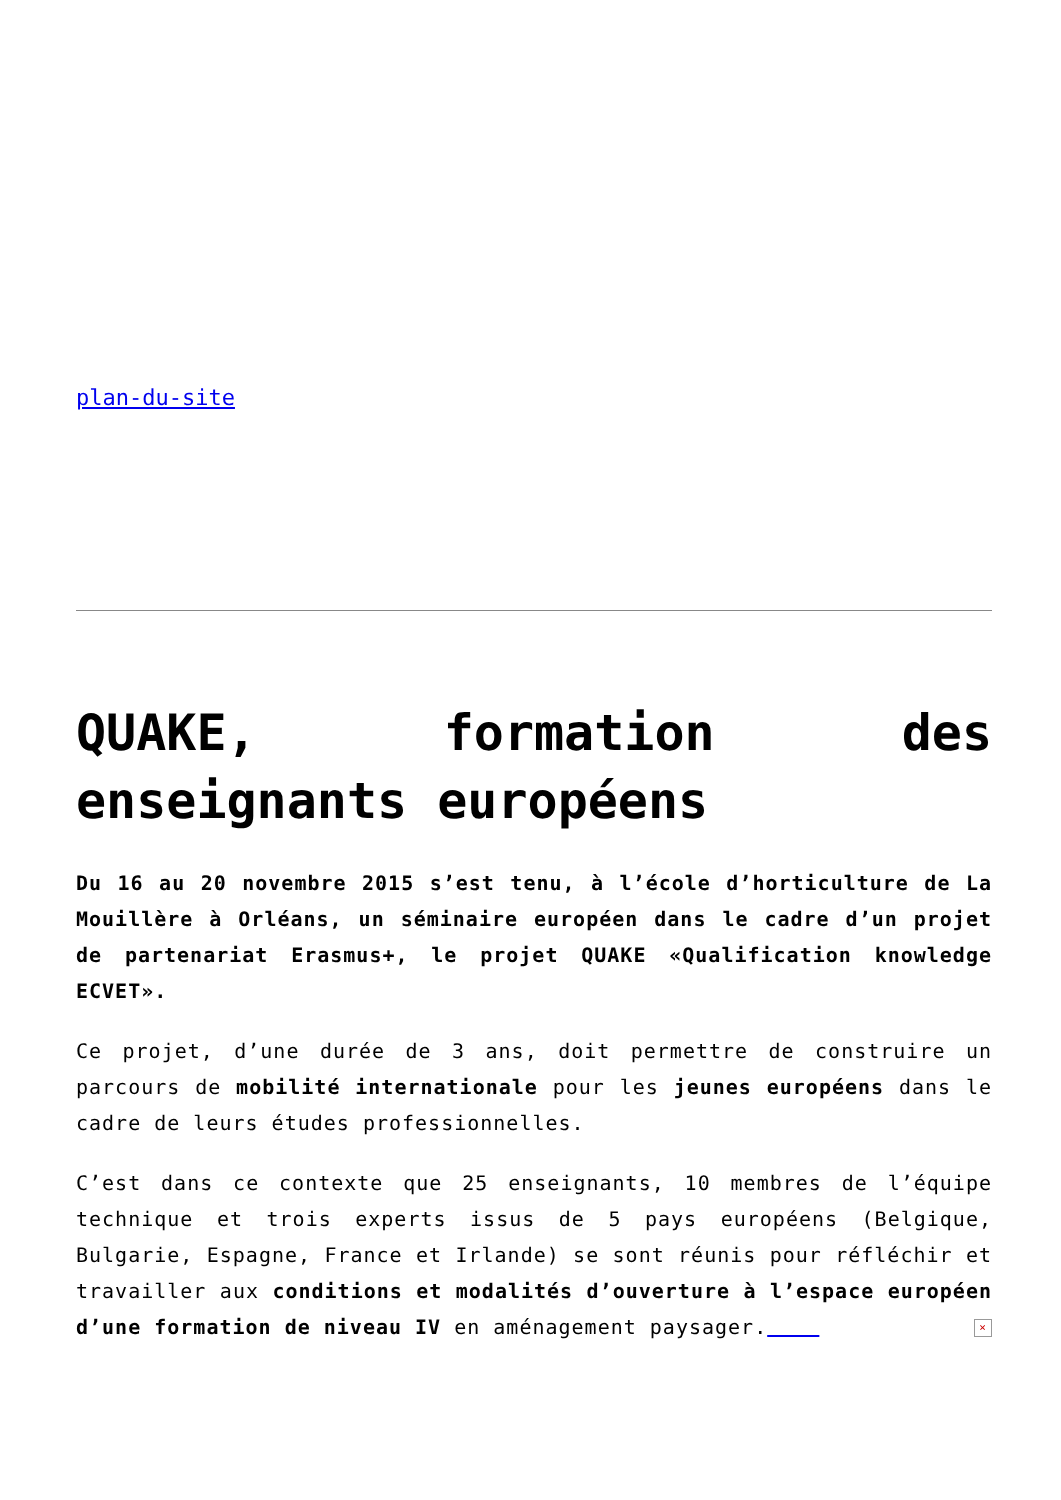plan-du-site
QUAKE, formation des enseignants européens
Du 16 au 20 novembre 2015 s’est tenu, à l’école d’horticulture de La Mouillère à Orléans, un séminaire européen dans le cadre d’un projet de partenariat Erasmus+, le projet QUAKE «Qualification knowledge ECVET».
Ce projet, d’une durée de 3 ans, doit permettre de construire un parcours de mobilité internationale pour les jeunes européens dans le cadre de leurs études professionnelles.
C’est dans ce contexte que 25 enseignants, 10 membres de l’équipe technique et trois experts issus de 5 pays européens (Belgique, Bulgarie, Espagne, France et Irlande) se sont réunis pour réfléchir et travailler aux conditions et modalités d’ouverture à l’espace européen d’une formation de niveau IV en aménagement paysager. ×